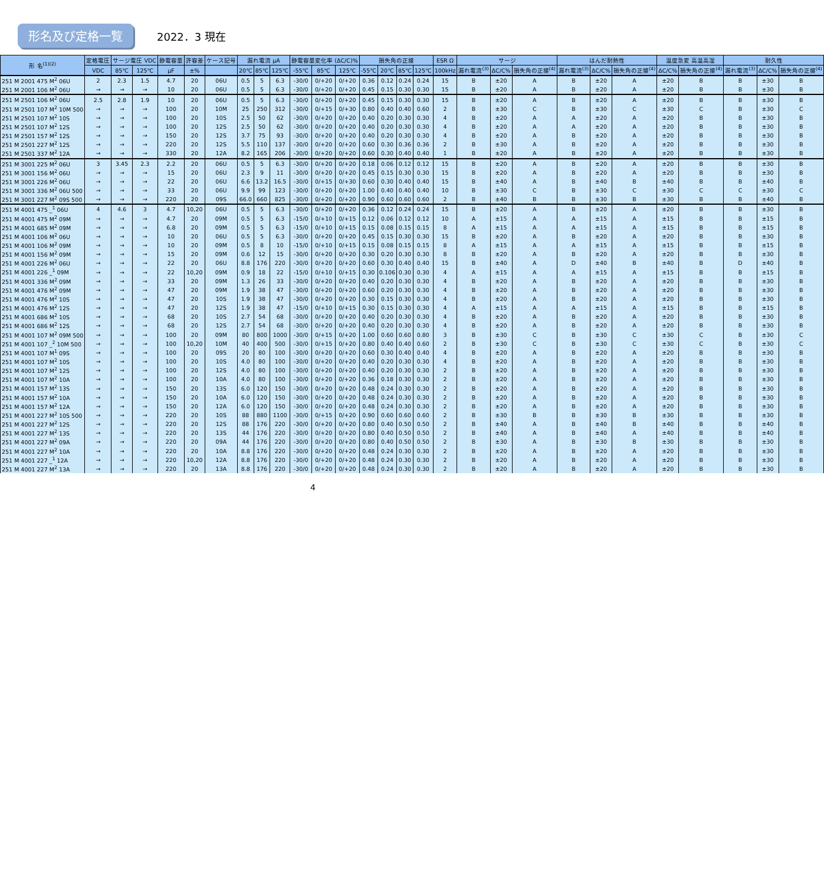形名及び定格一覧
2022．3 現在
| 形 名<sup>(1)(2)</sup> | 定格電圧 | サージ電圧 VDC | | 静電容量 | 許容差 | ケース記号 | 漏れ電流 μA | | | 静電容量変化率 (ΔC/C)% | | | 損失角の正接 | | | | ESR Ω | サージ | | | はんだ耐熱性 | | | 温度急変 高温高湿 | | 耐久性 | | |
| --- | --- | --- | --- | --- | --- | --- | --- | --- | --- | --- | --- | --- | --- | --- | --- | --- | --- | --- | --- | --- | --- | --- | --- | --- | --- | --- | --- | --- |
| | VDC | 85℃ | 125℃ | μF | ±% | | 20℃ | 85℃ | 125℃ | -55℃ | 85℃ | 125℃ | -55℃ | 20℃ | 85℃ | 125℃ | 100kHz | 漏れ電流<sup>(3)</sup> | ΔC/C% | 損失角の正接<sup>(4)</sup> | 漏れ電流<sup>(3)</sup> | ΔC/C% | 損失角の正接<sup>(4)</sup> | ΔC/C% | 損失角の正接<sup>(4)</sup> | 漏れ電流<sup>(3)</sup> | ΔC/C% | 損失角の正接<sup>(4)</sup> |
| 251 M 2001 475 M<sup>2</sup> 06U | 2 | 2.3 | 1.5 | 4.7 | 20 | 06U | 0.5 | 5 | 6.3 | -30/0 | 0/+20 | 0/+20 | 0.36 | 0.12 | 0.24 | 0.24 | 15 | B | ±20 | A | B | ±20 | A | ±20 | B | B | ±30 | B |
| 251 M 2001 106 M<sup>2</sup> 06U | → | → | → | 10 | 20 | 06U | 0.5 | 5 | 6.3 | -30/0 | 0/+20 | 0/+20 | 0.45 | 0.15 | 0.30 | 0.30 | 15 | B | ±20 | A | B | ±20 | A | ±20 | B | B | ±30 | B |
| 251 M 2501 106 M<sup>2</sup> 06U | 2.5 | 2.8 | 1.9 | 10 | 20 | 06U | 0.5 | 5 | 6.3 | -30/0 | 0/+20 | 0/+20 | 0.45 | 0.15 | 0.30 | 0.30 | 15 | B | ±20 | A | B | ±20 | A | ±20 | B | B | ±30 | B |
| 251 M 2501 107 M<sup>2</sup> 10M 500 | → | → | → | 100 | 20 | 10M | 25 | 250 | 312 | -30/0 | 0/+15 | 0/+30 | 0.80 | 0.40 | 0.40 | 0.60 | 2 | B | ±30 | C | B | ±30 | C | ±30 | C | B | ±30 | C |
| 251 M 2501 107 M<sup>2</sup> 10S | → | → | → | 100 | 20 | 10S | 2.5 | 50 | 62 | -30/0 | 0/+20 | 0/+20 | 0.40 | 0.20 | 0.30 | 0.30 | 4 | B | ±20 | A | A | ±20 | A | ±20 | B | B | ±30 | B |
| 251 M 2501 107 M<sup>2</sup> 12S | → | → | → | 100 | 20 | 12S | 2.5 | 50 | 62 | -30/0 | 0/+20 | 0/+20 | 0.40 | 0.20 | 0.30 | 0.30 | 4 | B | ±20 | A | A | ±20 | A | ±20 | B | B | ±30 | B |
| 251 M 2501 157 M<sup>2</sup> 12S | → | → | → | 150 | 20 | 12S | 3.7 | 75 | 93 | -30/0 | 0/+20 | 0/+20 | 0.40 | 0.20 | 0.30 | 0.30 | 4 | B | ±20 | A | B | ±20 | A | ±20 | B | B | ±30 | B |
| 251 M 2501 227 M<sup>2</sup> 12S | → | → | → | 220 | 20 | 12S | 5.5 | 110 | 137 | -30/0 | 0/+20 | 0/+20 | 0.60 | 0.30 | 0.36 | 0.36 | 2 | B | ±30 | A | B | ±20 | A | ±20 | B | B | ±30 | B |
| 251 M 2501 337 M<sup>2</sup> 12A | → | → | → | 330 | 20 | 12A | 8.2 | 165 | 206 | -30/0 | 0/+20 | 0/+20 | 0.60 | 0.30 | 0.40 | 0.40 | 1 | B | ±20 | A | B | ±20 | A | ±20 | B | B | ±30 | B |
| 251 M 3001 225 M<sup>2</sup> 06U | 3 | 3.45 | 2.3 | 2.2 | 20 | 06U | 0.5 | 5 | 6.3 | -30/0 | 0/+20 | 0/+20 | 0.18 | 0.06 | 0.12 | 0.12 | 15 | B | ±20 | A | B | ±20 | A | ±20 | B | B | ±30 | B |
| 251 M 3001 156 M<sup>2</sup> 06U | → | → | → | 15 | 20 | 06U | 2.3 | 9 | 11 | -30/0 | 0/+20 | 0/+20 | 0.45 | 0.15 | 0.30 | 0.30 | 15 | B | ±20 | A | B | ±20 | A | ±20 | B | B | ±30 | B |
| 251 M 3001 226 M<sup>2</sup> 06U | → | → | → | 22 | 20 | 06U | 6.6 | 13.2 | 16.5 | -30/0 | 0/+15 | 0/+30 | 0.60 | 0.30 | 0.40 | 0.40 | 15 | B | ±40 | A | B | ±40 | B | ±40 | B | B | ±40 | B |
| 251 M 3001 336 M<sup>2</sup> 06U 500 | → | → | → | 33 | 20 | 06U | 9.9 | 99 | 123 | -30/0 | 0/+20 | 0/+20 | 1.00 | 0.40 | 0.40 | 0.40 | 10 | B | ±30 | C | B | ±30 | C | ±30 | C | C | ±30 | C |
| 251 M 3001 227 M<sup>2</sup> 09S 500 | → | → | → | 220 | 20 | 09S | 66.0 | 660 | 825 | -30/0 | 0/+20 | 0/+20 | 0.90 | 0.60 | 0.60 | 0.60 | 2 | B | ±40 | B | B | ±30 | B | ±30 | B | B | ±40 | B |
| 251 M 4001 475 _<sup>1</sup> 06U | 4 | 4.6 | 3 | 4.7 | 10,20 | 06U | 0.5 | 5 | 6.3 | -30/0 | 0/+20 | 0/+20 | 0.36 | 0.12 | 0.24 | 0.24 | 15 | B | ±20 | A | B | ±20 | A | ±20 | B | B | ±30 | B |
| 251 M 4001 475 M<sup>2</sup> 09M | → | → | → | 4.7 | 20 | 09M | 0.5 | 5 | 6.3 | -15/0 | 0/+10 | 0/+15 | 0.12 | 0.06 | 0.12 | 0.12 | 10 | A | ±15 | A | A | ±15 | A | ±15 | B | B | ±15 | B |
| 251 M 4001 685 M<sup>2</sup> 09M | → | → | → | 6.8 | 20 | 09M | 0.5 | 5 | 6.3 | -15/0 | 0/+10 | 0/+15 | 0.15 | 0.08 | 0.15 | 0.15 | 8 | A | ±15 | A | A | ±15 | A | ±15 | B | B | ±15 | B |
| 251 M 4001 106 M<sup>2</sup> 06U | → | → | → | 10 | 20 | 06U | 0.5 | 5 | 6.3 | -30/0 | 0/+20 | 0/+20 | 0.45 | 0.15 | 0.30 | 0.30 | 15 | B | ±20 | A | B | ±20 | A | ±20 | B | B | ±30 | B |
| 251 M 4001 106 M<sup>2</sup> 09M | → | → | → | 10 | 20 | 09M | 0.5 | 8 | 10 | -15/0 | 0/+10 | 0/+15 | 0.15 | 0.08 | 0.15 | 0.15 | 8 | A | ±15 | A | A | ±15 | A | ±15 | B | B | ±15 | B |
| 251 M 4001 156 M<sup>2</sup> 09M | → | → | → | 15 | 20 | 09M | 0.6 | 12 | 15 | -30/0 | 0/+20 | 0/+20 | 0.30 | 0.20 | 0.30 | 0.30 | 8 | B | ±20 | A | B | ±20 | A | ±20 | B | B | ±30 | B |
| 251 M 4001 226 M<sup>2</sup> 06U | → | → | → | 22 | 20 | 06U | 8.8 | 176 | 220 | -30/0 | 0/+20 | 0/+20 | 0.60 | 0.30 | 0.40 | 0.40 | 15 | B | ±40 | A | D | ±40 | B | ±40 | B | D | ±40 | B |
| 251 M 4001 226 _<sup>1</sup> 09M | → | → | → | 22 | 10,20 | 09M | 0.9 | 18 | 22 | -15/0 | 0/+10 | 0/+15 | 0.30 | 0.106 | 0.30 | 0.30 | 4 | A | ±15 | A | A | ±15 | A | ±15 | B | B | ±15 | B |
| 251 M 4001 336 M<sup>2</sup> 09M | → | → | → | 33 | 20 | 09M | 1.3 | 26 | 33 | -30/0 | 0/+20 | 0/+20 | 0.40 | 0.20 | 0.30 | 0.30 | 4 | B | ±20 | A | B | ±20 | A | ±20 | B | B | ±30 | B |
| 251 M 4001 476 M<sup>2</sup> 09M | → | → | → | 47 | 20 | 09M | 1.9 | 38 | 47 | -30/0 | 0/+20 | 0/+20 | 0.60 | 0.20 | 0.30 | 0.30 | 4 | B | ±20 | A | B | ±20 | A | ±20 | B | B | ±30 | B |
| 251 M 4001 476 M<sup>2</sup> 10S | → | → | → | 47 | 20 | 10S | 1.9 | 38 | 47 | -30/0 | 0/+20 | 0/+20 | 0.30 | 0.15 | 0.30 | 0.30 | 4 | B | ±20 | A | B | ±20 | A | ±20 | B | B | ±30 | B |
| 251 M 4001 476 M<sup>2</sup> 12S | → | → | → | 47 | 20 | 12S | 1.9 | 38 | 47 | -15/0 | 0/+10 | 0/+15 | 0.30 | 0.15 | 0.30 | 0.30 | 4 | A | ±15 | A | A | ±15 | A | ±15 | B | B | ±15 | B |
| 251 M 4001 686 M<sup>2</sup> 10S | → | → | → | 68 | 20 | 10S | 2.7 | 54 | 68 | -30/0 | 0/+20 | 0/+20 | 0.40 | 0.20 | 0.30 | 0.30 | 4 | B | ±20 | A | B | ±20 | A | ±20 | B | B | ±30 | B |
| 251 M 4001 686 M<sup>2</sup> 12S | → | → | → | 68 | 20 | 12S | 2.7 | 54 | 68 | -30/0 | 0/+20 | 0/+20 | 0.40 | 0.20 | 0.30 | 0.30 | 4 | B | ±20 | A | B | ±20 | A | ±20 | B | B | ±30 | B |
| 251 M 4001 107 M<sup>2</sup> 09M 500 | → | → | → | 100 | 20 | 09M | 80 | 800 | 1000 | -30/0 | 0/+15 | 0/+20 | 1.00 | 0.60 | 0.60 | 0.80 | 3 | B | ±30 | C | B | ±30 | C | ±30 | C | B | ±30 | C |
| 251 M 4001 107 _<sup>2</sup> 10M 500 | → | → | → | 100 | 10,20 | 10M | 40 | 400 | 500 | -30/0 | 0/+15 | 0/+20 | 0.80 | 0.40 | 0.40 | 0.60 | 2 | B | ±30 | C | B | ±30 | C | ±30 | C | B | ±30 | C |
| 251 M 4001 107 M<sup>1</sup> 09S | → | → | → | 100 | 20 | 09S | 20 | 80 | 100 | -30/0 | 0/+20 | 0/+20 | 0.60 | 0.30 | 0.40 | 0.40 | 4 | B | ±20 | A | B | ±20 | A | ±20 | B | B | ±30 | B |
| 251 M 4001 107 M<sup>2</sup> 10S | → | → | → | 100 | 20 | 10S | 4.0 | 80 | 100 | -30/0 | 0/+20 | 0/+20 | 0.40 | 0.20 | 0.30 | 0.30 | 4 | B | ±20 | A | B | ±20 | A | ±20 | B | B | ±30 | B |
| 251 M 4001 107 M<sup>2</sup> 12S | → | → | → | 100 | 20 | 12S | 4.0 | 80 | 100 | -30/0 | 0/+20 | 0/+20 | 0.40 | 0.20 | 0.30 | 0.30 | 2 | B | ±20 | A | B | ±20 | A | ±20 | B | B | ±30 | B |
| 251 M 4001 107 M<sup>2</sup> 10A | → | → | → | 100 | 20 | 10A | 4.0 | 80 | 100 | -30/0 | 0/+20 | 0/+20 | 0.36 | 0.18 | 0.30 | 0.30 | 2 | B | ±20 | A | B | ±20 | A | ±20 | B | B | ±30 | B |
| 251 M 4001 157 M<sup>2</sup> 13S | → | → | → | 150 | 20 | 13S | 6.0 | 120 | 150 | -30/0 | 0/+20 | 0/+20 | 0.48 | 0.24 | 0.30 | 0.30 | 2 | B | ±20 | A | B | ±20 | A | ±20 | B | B | ±30 | B |
| 251 M 4001 157 M<sup>2</sup> 10A | → | → | → | 150 | 20 | 10A | 6.0 | 120 | 150 | -30/0 | 0/+20 | 0/+20 | 0.48 | 0.24 | 0.30 | 0.30 | 2 | B | ±20 | A | B | ±20 | A | ±20 | B | B | ±30 | B |
| 251 M 4001 157 M<sup>2</sup> 12A | → | → | → | 150 | 20 | 12A | 6.0 | 120 | 150 | -30/0 | 0/+20 | 0/+20 | 0.48 | 0.24 | 0.30 | 0.30 | 2 | B | ±20 | A | B | ±20 | A | ±20 | B | B | ±30 | B |
| 251 M 4001 227 M<sup>2</sup> 10S 500 | → | → | → | 220 | 20 | 10S | 88 | 880 | 1100 | -30/0 | 0/+15 | 0/+20 | 0.90 | 0.60 | 0.60 | 0.60 | 2 | B | ±30 | B | B | ±30 | B | ±30 | B | B | ±30 | B |
| 251 M 4001 227 M<sup>2</sup> 12S | → | → | → | 220 | 20 | 12S | 88 | 176 | 220 | -30/0 | 0/+20 | 0/+20 | 0.80 | 0.40 | 0.50 | 0.50 | 2 | B | ±40 | A | B | ±40 | B | ±40 | B | B | ±40 | B |
| 251 M 4001 227 M<sup>2</sup> 13S | → | → | → | 220 | 20 | 13S | 44 | 176 | 220 | -30/0 | 0/+20 | 0/+20 | 0.80 | 0.40 | 0.50 | 0.50 | 2 | B | ±40 | A | B | ±40 | A | ±40 | B | B | ±40 | B |
| 251 M 4001 227 M<sup>2</sup> 09A | → | → | → | 220 | 20 | 09A | 44 | 176 | 220 | -30/0 | 0/+20 | 0/+20 | 0.80 | 0.40 | 0.50 | 0.50 | 2 | B | ±30 | A | B | ±30 | B | ±30 | B | B | ±30 | B |
| 251 M 4001 227 M<sup>2</sup> 10A | → | → | → | 220 | 20 | 10A | 8.8 | 176 | 220 | -30/0 | 0/+20 | 0/+20 | 0.48 | 0.24 | 0.30 | 0.30 | 2 | B | ±20 | A | B | ±20 | A | ±20 | B | B | ±30 | B |
| 251 M 4001 227 _<sup>1</sup> 12A | → | → | → | 220 | 10,20 | 12A | 8.8 | 176 | 220 | -30/0 | 0/+20 | 0/+20 | 0.48 | 0.24 | 0.30 | 0.30 | 2 | B | ±20 | A | B | ±20 | A | ±20 | B | B | ±30 | B |
| 251 M 4001 227 M<sup>2</sup> 13A | → | → | → | 220 | 20 | 13A | 8.8 | 176 | 220 | -30/0 | 0/+20 | 0/+20 | 0.48 | 0.24 | 0.30 | 0.30 | 2 | B | ±20 | A | B | ±20 | A | ±20 | B | B | ±30 | B |
4